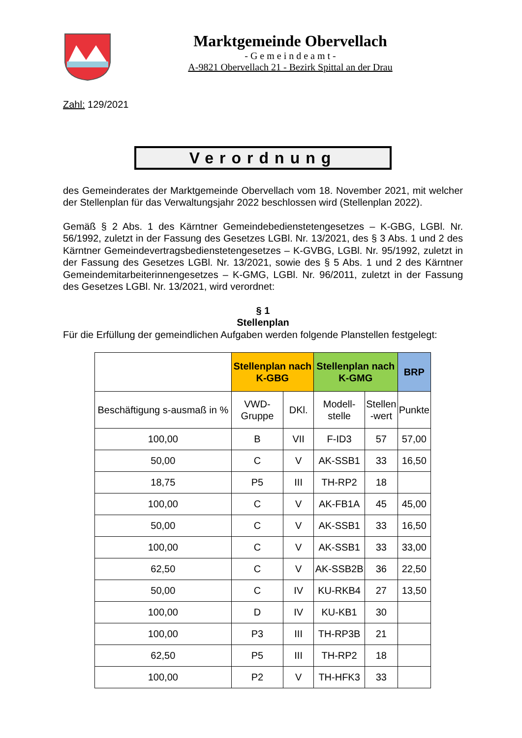Marktgemeinde Obervellach
- G e m e i n d e a m t -
A-9821 Obervellach 21 - Bezirk Spittal an der Drau
Zahl: 129/2021
Verordnung
des Gemeinderates der Marktgemeinde Obervellach vom 18. November 2021, mit welcher der Stellenplan für das Verwaltungsjahr 2022 beschlossen wird (Stellenplan 2022).
Gemäß § 2 Abs. 1 des Kärntner Gemeindebedienstetengesetzes – K-GBG, LGBl. Nr. 56/1992, zuletzt in der Fassung des Gesetzes LGBl. Nr. 13/2021, des § 3 Abs. 1 und 2 des Kärntner Gemeindevertragsbedienstetengesetzes – K-GVBG, LGBl. Nr. 95/1992, zuletzt in der Fassung des Gesetzes LGBl. Nr. 13/2021, sowie des § 5 Abs. 1 und 2 des Kärntner Gemeindemitarbeiterinnengesetzes – K-GMG, LGBl. Nr. 96/2011, zuletzt in der Fassung des Gesetzes LGBl. Nr. 13/2021, wird verordnet:
§ 1
Stellenplan
Für die Erfüllung der gemeindlichen Aufgaben werden folgende Planstellen festgelegt:
| | Stellenplan nach K-GBG | | Stellenplan nach K-GMG | | BRP |
| --- | --- | --- | --- | --- | --- |
| Beschäftigung s-ausmaß in % | VWD- Gruppe | DKl. | Modell- stelle | Stellen -wert | Punkte |
| 100,00 | B | VII | F-ID3 | 57 | 57,00 |
| 50,00 | C | V | AK-SSB1 | 33 | 16,50 |
| 18,75 | P5 | III | TH-RP2 | 18 | |
| 100,00 | C | V | AK-FB1A | 45 | 45,00 |
| 50,00 | C | V | AK-SSB1 | 33 | 16,50 |
| 100,00 | C | V | AK-SSB1 | 33 | 33,00 |
| 62,50 | C | V | AK-SSB2B | 36 | 22,50 |
| 50,00 | C | IV | KU-RKB4 | 27 | 13,50 |
| 100,00 | D | IV | KU-KB1 | 30 | |
| 100,00 | P3 | III | TH-RP3B | 21 | |
| 62,50 | P5 | III | TH-RP2 | 18 | |
| 100,00 | P2 | V | TH-HFK3 | 33 | |